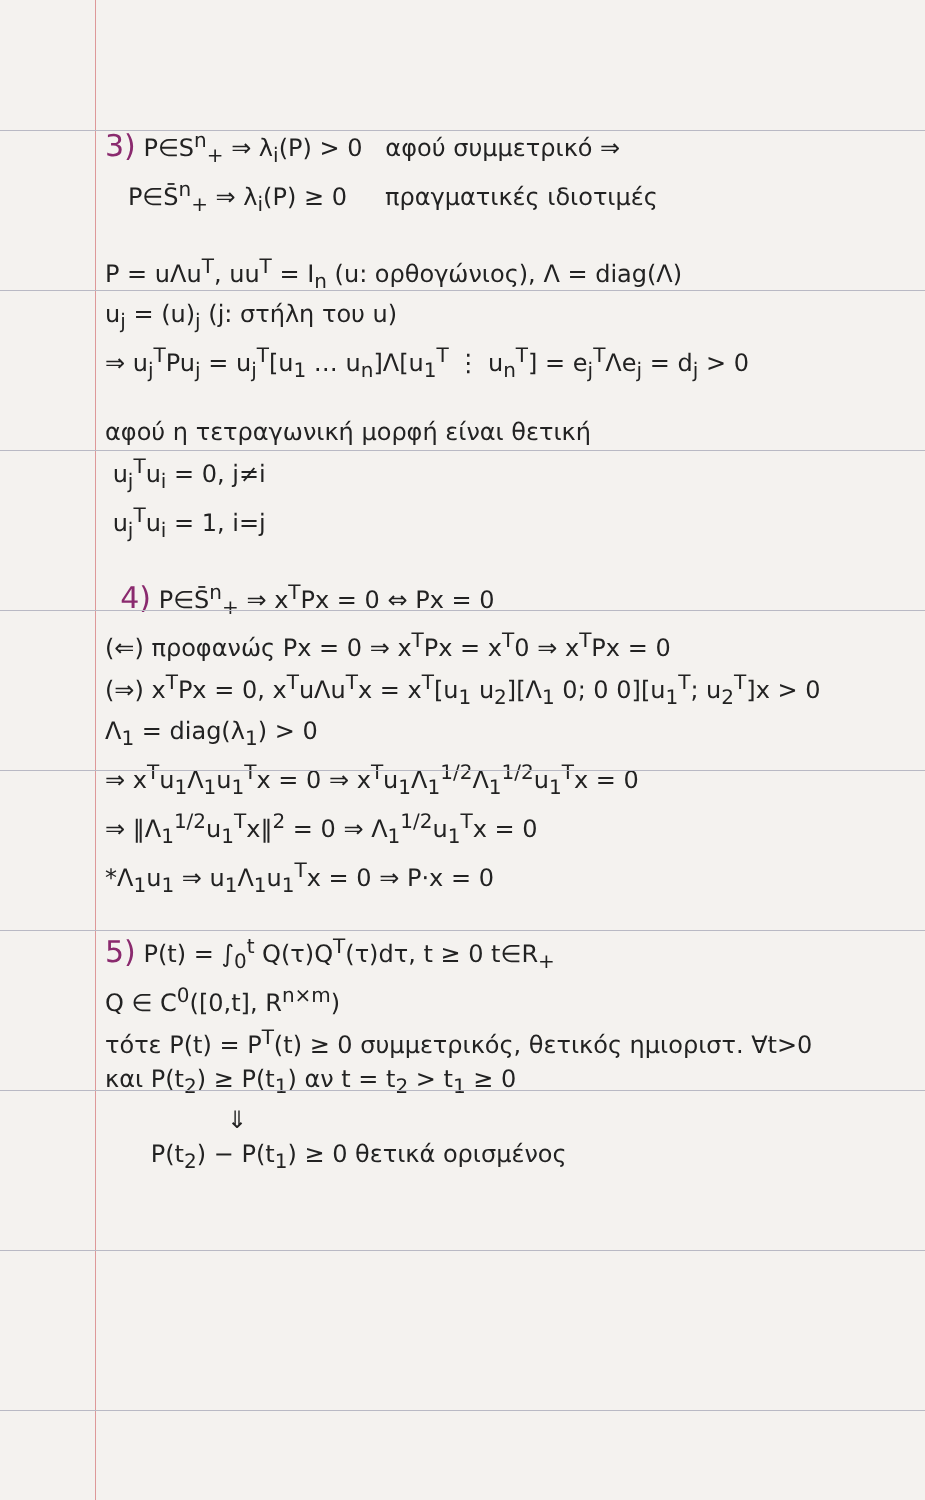3) P∈S<sup>n</sup><sub>+</sub> ⇒ λ<sub>i</sub>(P) > 0 αφού συμμετρικό ⇒
P∈S̄<sup>n</sup><sub>+</sub> ⇒ λ<sub>i</sub>(P) ≥ 0 πραγματικές ιδιοτιμές
P = uΛu<sup>T</sup>, uu<sup>T</sup> = I<sub>n</sub> (u: ορθογώνιος), Λ = diag(Λ)
u<sub>j</sub> = (u)<sub>j</sub> (j: στήλη του u)
⇒ u<sub>j</sub><sup>T</sup>Pu<sub>j</sub> = u<sub>j</sub><sup>T</sup>[u<sub>1</sub> … u<sub>n</sub>]Λ[u<sub>1</sub><sup>T</sup> ⋮ u<sub>n</sub><sup>T</sup>] = e<sub>j</sub><sup>T</sup>Λe<sub>j</sub> = d<sub>j</sub> > 0
αφού η τετραγωνική μορφή είναι θετική
u<sub>j</sub><sup>T</sup>u<sub>i</sub> = 0, j≠i
u<sub>j</sub><sup>T</sup>u<sub>i</sub> = 1, i=j
4) P∈S̄<sup>n</sup><sub>+</sub> ⇒ x<sup>T</sup>Px = 0 ⇔ Px = 0
(⇐) προφανώς Px = 0 ⇒ x<sup>T</sup>Px = x<sup>T</sup>0 ⇒ x<sup>T</sup>Px = 0
(⇒) x<sup>T</sup>Px = 0, x<sup>T</sup>uΛu<sup>T</sup>x = x<sup>T</sup>[u<sub>1</sub> u<sub>2</sub>][Λ<sub>1</sub> 0; 0 0][u<sub>1</sub><sup>T</sup>; u<sub>2</sub><sup>T</sup>]x > 0
Λ<sub>1</sub> = diag(λ<sub>1</sub>) > 0
⇒ x<sup>T</sup>u<sub>1</sub>Λ<sub>1</sub>u<sub>1</sub><sup>T</sup>x = 0 ⇒ x<sup>T</sup>u<sub>1</sub>Λ<sub>1</sub><sup>1/2</sup>Λ<sub>1</sub><sup>1/2</sup>u<sub>1</sub><sup>T</sup>x = 0
⇒ ‖Λ<sub>1</sub><sup>1/2</sup>u<sub>1</sub><sup>T</sup>x‖<sup>2</sup> = 0 ⇒ Λ<sub>1</sub><sup>1/2</sup>u<sub>1</sub><sup>T</sup>x = 0
*Λ<sub>1</sub>u<sub>1</sub> ⇒ u<sub>1</sub>Λ<sub>1</sub>u<sub>1</sub><sup>T</sup>x = 0 ⇒ P·x = 0
5) P(t) = ∫<sub>0</sub><sup>t</sup> Q(τ)Q<sup>T</sup>(τ)dτ, t ≥ 0 t∈R<sub>+</sub>
Q ∈ C<sup>0</sup>([0,t], R<sup>n×m</sup>)
τότε P(t) = P<sup>T</sup>(t) ≥ 0 συμμετρικός, θετικός ημιοριστ. ∀t>0
και P(t<sub>2</sub>) ≥ P(t<sub>1</sub>) αν t = t<sub>2</sub> > t<sub>1</sub> ≥ 0
⇓
P(t<sub>2</sub>) − P(t<sub>1</sub>) ≥ 0 θετικά ορισμένος